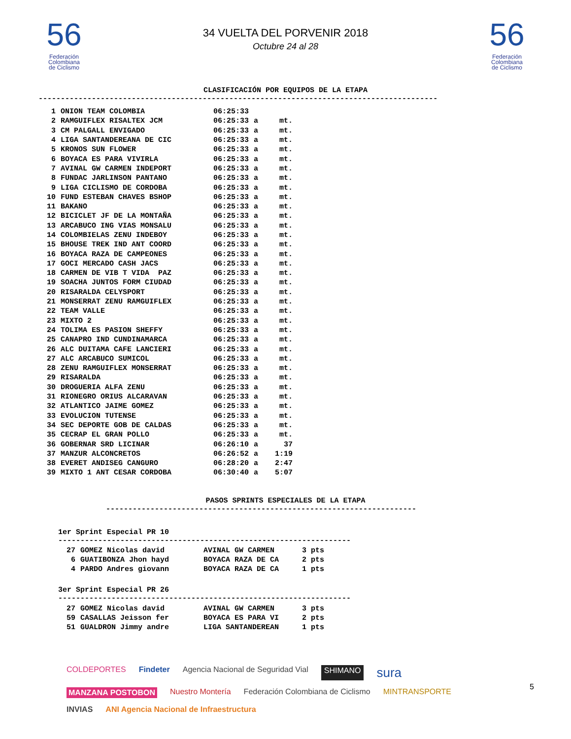56
Federación
Colombiana
de Ciclismo
34 VUELTA DEL PORVENIR 2018
Octubre 24 al 28
56
Federación
Colombiana
de Ciclismo
CLASIFICACIÓN POR EQUIPOS DE LA ETAPA
------------------------------------------------------------------------------------------
| 1 | ONION TEAM COLOMBIA | 06:25:33 | | |
| 2 | RAMGUIFLEX RISALTEX JCM | 06:25:33 | a | mt. |
| 3 | CM PALGALL ENVIGADO | 06:25:33 | a | mt. |
| 4 | LIGA SANTANDEREANA DE CIC | 06:25:33 | a | mt. |
| 5 | KRONOS SUN FLOWER | 06:25:33 | a | mt. |
| 6 | BOYACA ES PARA VIVIRLA | 06:25:33 | a | mt. |
| 7 | AVINAL GW CARMEN INDEPORT | 06:25:33 | a | mt. |
| 8 | FUNDAC JARLINSON PANTANO | 06:25:33 | a | mt. |
| 9 | LIGA CICLISMO DE CORDOBA | 06:25:33 | a | mt. |
| 10 | FUND ESTEBAN CHAVES BSHOP | 06:25:33 | a | mt. |
| 11 | BAKANO | 06:25:33 | a | mt. |
| 12 | BICICLET JF DE LA MONTAÑA | 06:25:33 | a | mt. |
| 13 | ARCABUCO ING VIAS MONSALU | 06:25:33 | a | mt. |
| 14 | COLOMBIELAS ZENU INDEBOY | 06:25:33 | a | mt. |
| 15 | BHOUSE TREK IND ANT COORD | 06:25:33 | a | mt. |
| 16 | BOYACA RAZA DE CAMPEONES | 06:25:33 | a | mt. |
| 17 | GOCI MERCADO CASH JACS | 06:25:33 | a | mt. |
| 18 | CARMEN DE VIB T VIDA PAZ | 06:25:33 | a | mt. |
| 19 | SOACHA JUNTOS FORM CIUDAD | 06:25:33 | a | mt. |
| 20 | RISARALDA CELYSPORT | 06:25:33 | a | mt. |
| 21 | MONSERRAT ZENU RAMGUIFLEX | 06:25:33 | a | mt. |
| 22 | TEAM VALLE | 06:25:33 | a | mt. |
| 23 | MIXTO 2 | 06:25:33 | a | mt. |
| 24 | TOLIMA ES PASION SHEFFY | 06:25:33 | a | mt. |
| 25 | CANAPRO IND CUNDINAMARCA | 06:25:33 | a | mt. |
| 26 | ALC DUITAMA CAFE LANCIERI | 06:25:33 | a | mt. |
| 27 | ALC ARCABUCO SUMICOL | 06:25:33 | a | mt. |
| 28 | ZENU RAMGUIFLEX MONSERRAT | 06:25:33 | a | mt. |
| 29 | RISARALDA | 06:25:33 | a | mt. |
| 30 | DROGUERIA ALFA ZENU | 06:25:33 | a | mt. |
| 31 | RIONEGRO ORIUS ALCARAVAN | 06:25:33 | a | mt. |
| 32 | ATLANTICO JAIME GOMEZ | 06:25:33 | a | mt. |
| 33 | EVOLUCION TUTENSE | 06:25:33 | a | mt. |
| 34 | SEC DEPORTE GOB DE CALDAS | 06:25:33 | a | mt. |
| 35 | CECRAP EL GRAN POLLO | 06:25:33 | a | mt. |
| 36 | GOBERNAR SRD LICINAR | 06:26:10 | a | 37 |
| 37 | MANZUR ALCONCRETOS | 06:26:52 | a | 1:19 |
| 38 | EVERET ANDISEG CANGURO | 06:28:20 | a | 2:47 |
| 39 | MIXTO 1 ANT CESAR CORDOBA | 06:30:40 | a | 5:07 |
PASOS SPRINTS ESPECIALES DE LA ETAPA
----------------------------------------------------------------------
1er Sprint Especial PR 10
------------------------------------------------------------------
| 27 | GOMEZ Nicolas david | AVINAL GW CARMEN | 3 pts |
| 6 | GUATIBONZA Jhon hayd | BOYACA RAZA DE CA | 2 pts |
| 4 | PARDO Andres giovann | BOYACA RAZA DE CA | 1 pts |
3er Sprint Especial PR 26
------------------------------------------------------------------
| 27 | GOMEZ Nicolas david | AVINAL GW CARMEN | 3 pts |
| 59 | CASALLAS Jeisson fer | BOYACA ES PARA VI | 2 pts |
| 51 | GUALDRON Jimmy andre | LIGA SANTANDEREAN | 1 pts |
COLDEPORTES Findeter Agencia Nacional de Seguridad Vial SHIMANO sura MANZANA POSTOBON Nuestro Montería Federación Colombiana de Ciclismo MINTRANSPORTE INVIAS ANI Agencia Nacional de Infraestructura
5